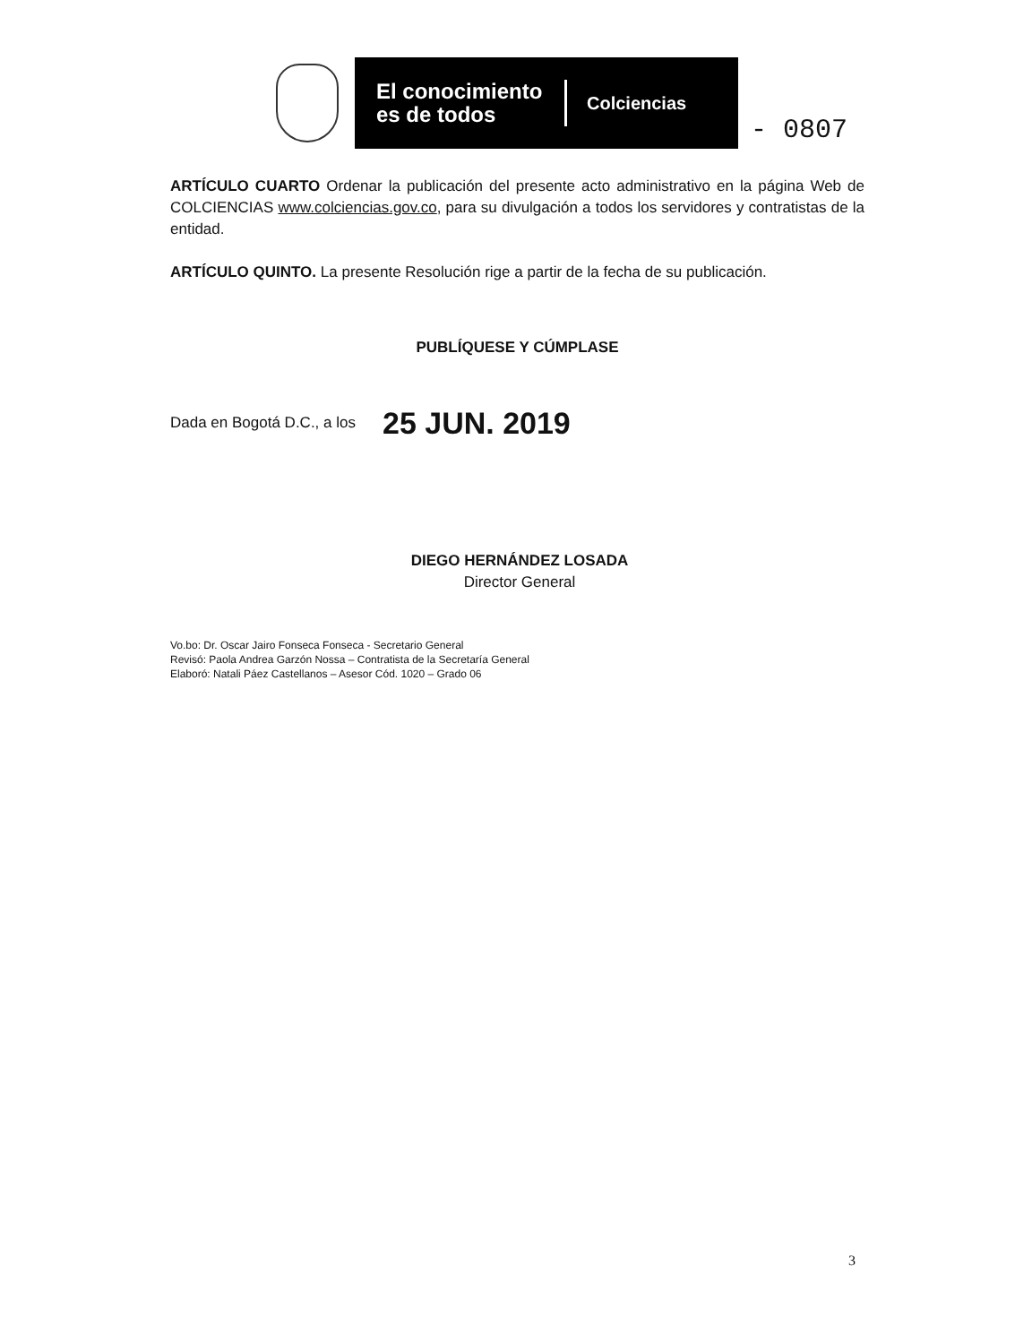El conocimiento es de todos
Colciencias
- 0807
ARTÍCULO CUARTO Ordenar la publicación del presente acto administrativo en la página Web de COLCIENCIAS www.colciencias.gov.co, para su divulgación a todos los servidores y contratistas de la entidad.
ARTÍCULO QUINTO. La presente Resolución rige a partir de la fecha de su publicación.
PUBLÍQUESE Y CÚMPLASE
Dada en Bogotá D.C., a los 25 JUN. 2019
DIEGO HERNÁNDEZ LOSADA
Director General
Vo.bo: Dr. Oscar Jairo Fonseca Fonseca - Secretario General
Revisó: Paola Andrea Garzón Nossa – Contratista de la Secretaría General
Elaboró: Natali Páez Castellanos – Asesor Cód. 1020 – Grado 06
3